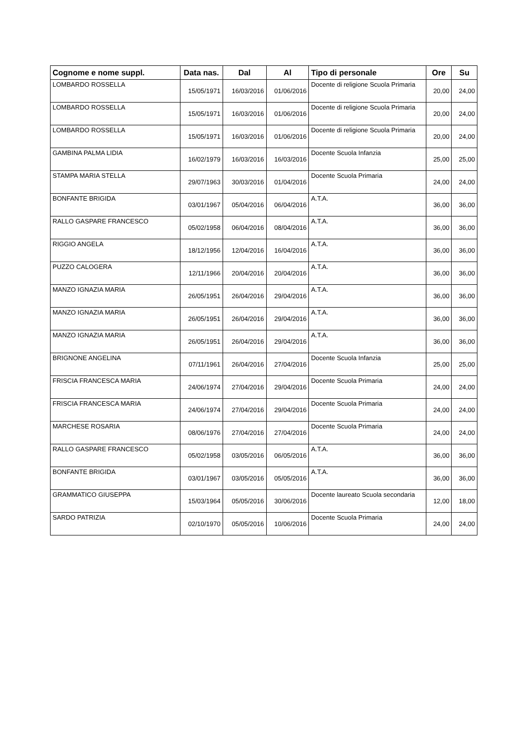| Cognome e nome suppl. | Data nas. | Dal | Al | Tipo di personale | Ore | Su |
| --- | --- | --- | --- | --- | --- | --- |
| LOMBARDO ROSSELLA | 15/05/1971 | 16/03/2016 | 01/06/2016 | Docente di religione Scuola Primaria | 20,00 | 24,00 |
| LOMBARDO ROSSELLA | 15/05/1971 | 16/03/2016 | 01/06/2016 | Docente di religione Scuola Primaria | 20,00 | 24,00 |
| LOMBARDO ROSSELLA | 15/05/1971 | 16/03/2016 | 01/06/2016 | Docente di religione Scuola Primaria | 20,00 | 24,00 |
| GAMBINA PALMA LIDIA | 16/02/1979 | 16/03/2016 | 16/03/2016 | Docente Scuola Infanzia | 25,00 | 25,00 |
| STAMPA MARIA STELLA | 29/07/1963 | 30/03/2016 | 01/04/2016 | Docente Scuola Primaria | 24,00 | 24,00 |
| BONFANTE BRIGIDA | 03/01/1967 | 05/04/2016 | 06/04/2016 | A.T.A. | 36,00 | 36,00 |
| RALLO GASPARE FRANCESCO | 05/02/1958 | 06/04/2016 | 08/04/2016 | A.T.A. | 36,00 | 36,00 |
| RIGGIO ANGELA | 18/12/1956 | 12/04/2016 | 16/04/2016 | A.T.A. | 36,00 | 36,00 |
| PUZZO CALOGERA | 12/11/1966 | 20/04/2016 | 20/04/2016 | A.T.A. | 36,00 | 36,00 |
| MANZO IGNAZIA MARIA | 26/05/1951 | 26/04/2016 | 29/04/2016 | A.T.A. | 36,00 | 36,00 |
| MANZO IGNAZIA MARIA | 26/05/1951 | 26/04/2016 | 29/04/2016 | A.T.A. | 36,00 | 36,00 |
| MANZO IGNAZIA MARIA | 26/05/1951 | 26/04/2016 | 29/04/2016 | A.T.A. | 36,00 | 36,00 |
| BRIGNONE ANGELINA | 07/11/1961 | 26/04/2016 | 27/04/2016 | Docente Scuola Infanzia | 25,00 | 25,00 |
| FRISCIA FRANCESCA MARIA | 24/06/1974 | 27/04/2016 | 29/04/2016 | Docente Scuola Primaria | 24,00 | 24,00 |
| FRISCIA FRANCESCA MARIA | 24/06/1974 | 27/04/2016 | 29/04/2016 | Docente Scuola Primaria | 24,00 | 24,00 |
| MARCHESE ROSARIA | 08/06/1976 | 27/04/2016 | 27/04/2016 | Docente Scuola Primaria | 24,00 | 24,00 |
| RALLO GASPARE FRANCESCO | 05/02/1958 | 03/05/2016 | 06/05/2016 | A.T.A. | 36,00 | 36,00 |
| BONFANTE BRIGIDA | 03/01/1967 | 03/05/2016 | 05/05/2016 | A.T.A. | 36,00 | 36,00 |
| GRAMMATICO GIUSEPPA | 15/03/1964 | 05/05/2016 | 30/06/2016 | Docente laureato Scuola secondaria | 12,00 | 18,00 |
| SARDO PATRIZIA | 02/10/1970 | 05/05/2016 | 10/06/2016 | Docente Scuola Primaria | 24,00 | 24,00 |